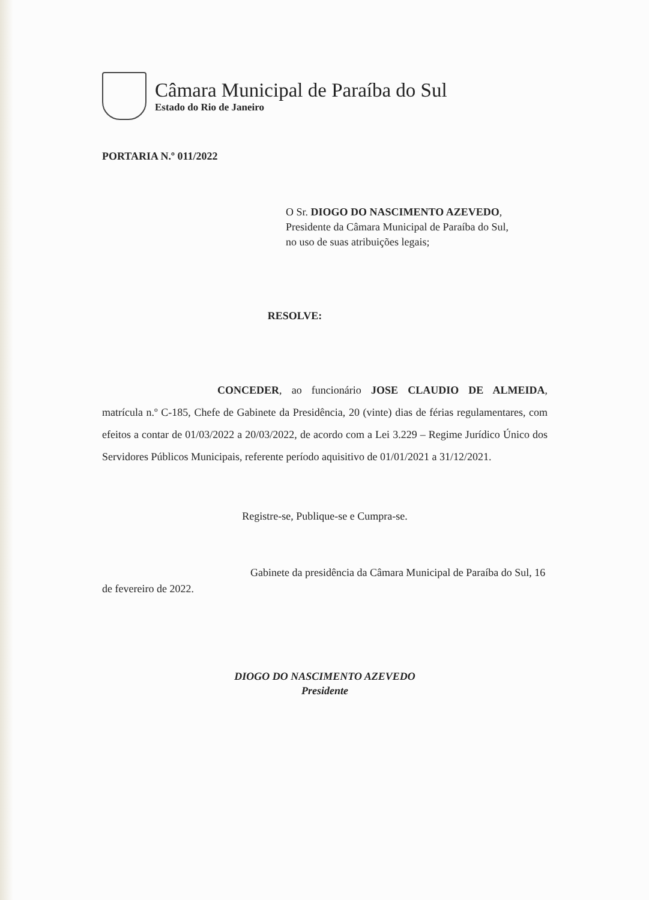Câmara Municipal de Paraíba do Sul
Estado do Rio de Janeiro
PORTARIA N.º 011/2022
O Sr. DIOGO DO NASCIMENTO AZEVEDO,
Presidente da Câmara Municipal de Paraíba do Sul,
no uso de suas atribuições legais;
RESOLVE:
CONCEDER, ao funcionário JOSE CLAUDIO DE ALMEIDA, matrícula n.º C-185, Chefe de Gabinete da Presidência, 20 (vinte) dias de férias regulamentares, com efeitos a contar de 01/03/2022 a 20/03/2022, de acordo com a Lei 3.229 – Regime Jurídico Único dos Servidores Públicos Municipais, referente período aquisitivo de 01/01/2021 a 31/12/2021.
Registre-se, Publique-se e Cumpra-se.
Gabinete da presidência da Câmara Municipal de Paraíba do Sul, 16 de fevereiro de 2022.
DIOGO DO NASCIMENTO AZEVEDO
Presidente